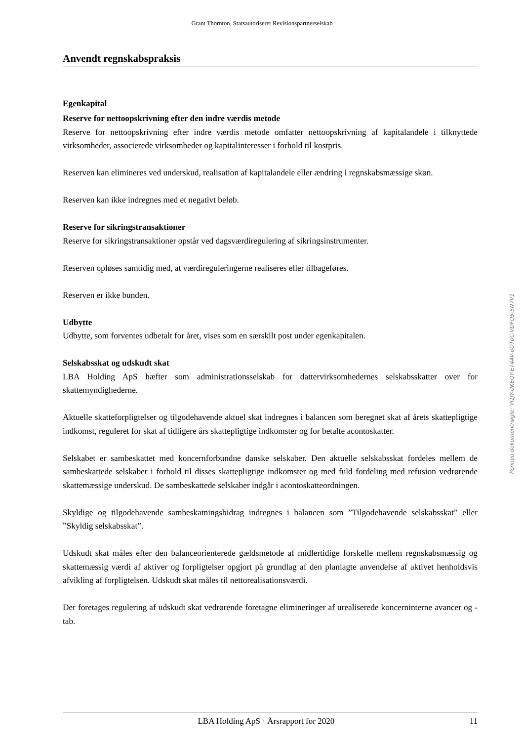Grant Thornton, Statsautoriseret Revisionspartnerselskab
Anvendt regnskabspraksis
Egenkapital
Reserve for nettoopskrivning efter den indre værdis metode
Reserve for nettoopskrivning efter indre værdis metode omfatter nettoopskrivning af kapitalandele i tilknyttede virksomheder, associerede virksomheder og kapitalinteresser i forhold til kostpris.
Reserven kan elimineres ved underskud, realisation af kapitalandele eller ændring i regnskabsmæssige skøn.
Reserven kan ikke indregnes med et negativt beløb.
Reserve for sikringstransaktioner
Reserve for sikringstransaktioner opstår ved dagsværdiregulering af sikringsinstrumenter.
Reserven opløses samtidig med, at værdireguleringerne realiseres eller tilbageføres.
Reserven er ikke bunden.
Udbytte
Udbytte, som forventes udbetalt for året, vises som en særskilt post under egenkapitalen.
Selskabsskat og udskudt skat
LBA Holding ApS hæfter som administrationsselskab for dattervirksomhedernes selskabsskatter over for skattemyndighederne.
Aktuelle skatteforpligtelser og tilgodehavende aktuel skat indregnes i balancen som beregnet skat af årets skattepligtige indkomst, reguleret for skat af tidligere års skattepligtige indkomster og for betalte acontoskatter.
Selskabet er sambeskattet med koncernforbundne danske selskaber. Den aktuelle selskabsskat fordeles mellem de sambeskattede selskaber i forhold til disses skattepligtige indkomster og med fuld fordeling med refusion vedrørende skattemæssige underskud. De sambeskattede selskaber indgår i acontoskatteordningen.
Skyldige og tilgodehavende sambeskatningsbidrag indregnes i balancen som ”Tilgodehavende selskabsskat” eller ”Skyldig selskabsskat”.
Udskudt skat måles efter den balanceorienterede gældsmetode af midlertidige forskelle mellem regnskabsmæssig og skattemæssig værdi af aktiver og forpligtelser opgjort på grundlag af den planlagte anvendelse af aktivet henholdsvis afvikling af forpligtelsen. Udskudt skat måles til nettorealisationsværdi.
Der foretages regulering af udskudt skat vedrørende foretagne elimineringer af urealiserede koncerninterne avancer og -tab.
Penneo dokumentnøgle: VI1JY-UKEQY-ET4AV-0OT0C-VDFO5-5N7V1
LBA Holding ApS · Årsrapport for 2020 11